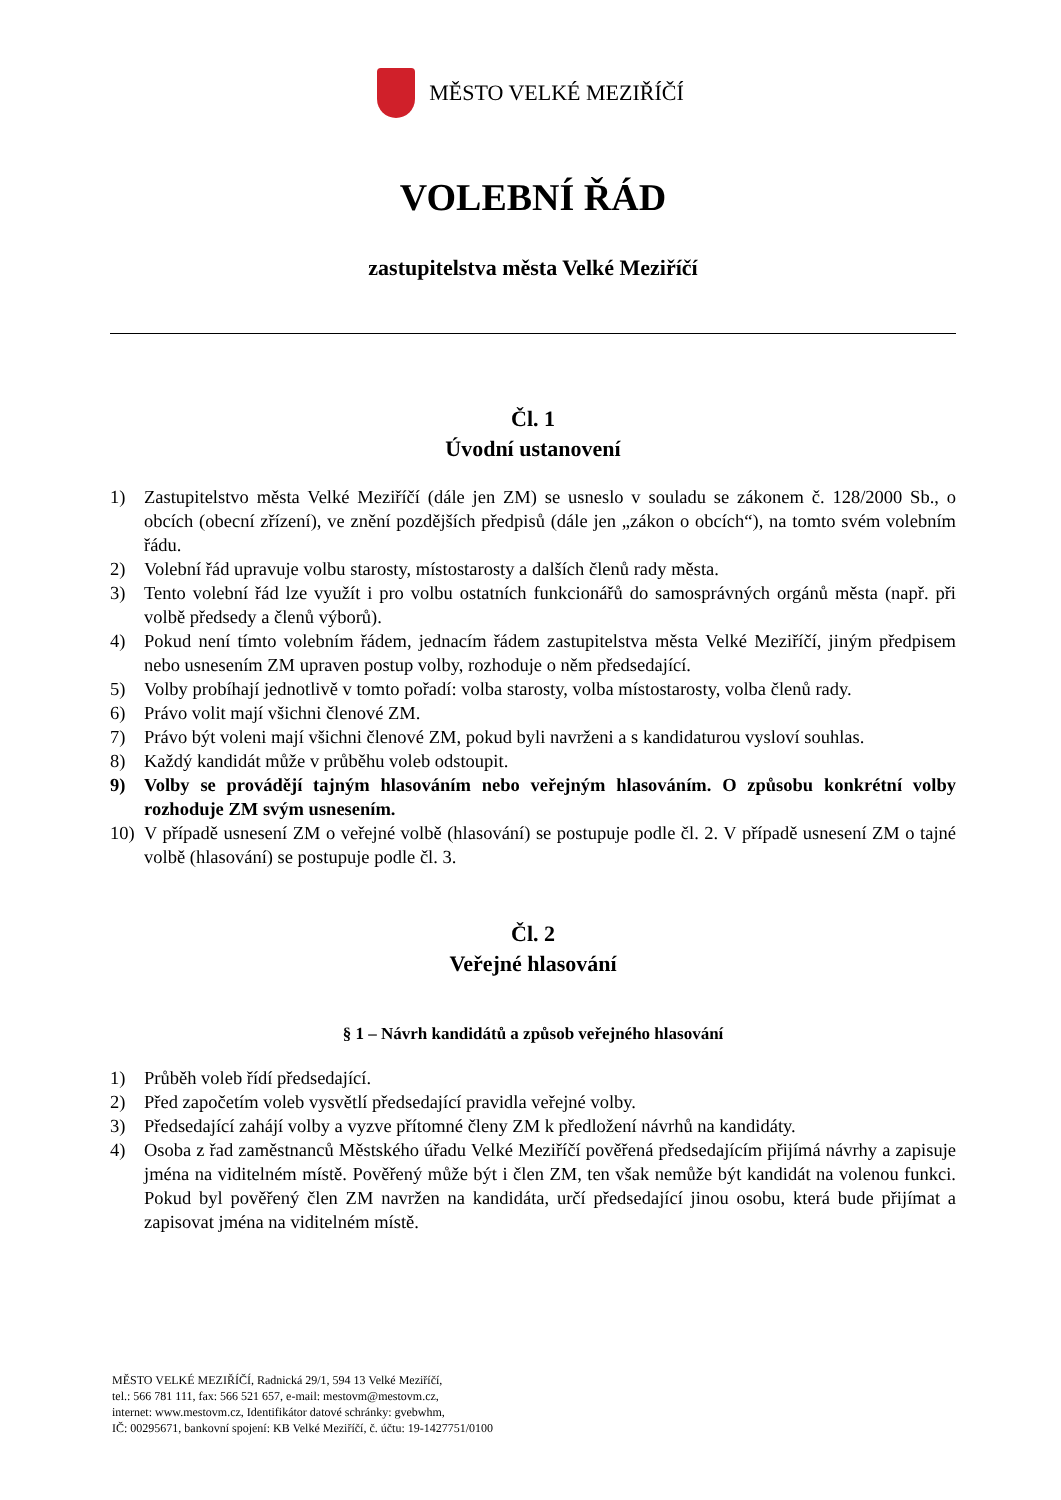MĚSTO VELKÉ MEZIŘÍČÍ
VOLEBNÍ ŘÁD
zastupitelstva města Velké Meziříčí
Čl. 1
Úvodní ustanovení
1) Zastupitelstvo města Velké Meziříčí (dále jen ZM) se usneslo v souladu se zákonem č. 128/2000 Sb., o obcích (obecní zřízení), ve znění pozdějších předpisů (dále jen „zákon o obcích“), na tomto svém volebním řádu.
2) Volební řád upravuje volbu starosty, místostarosty a dalších členů rady města.
3) Tento volební řád lze využít i pro volbu ostatních funkcionářů do samosprávných orgánů města (např. při volbě předsedy a členů výborů).
4) Pokud není tímto volebním řádem, jednacím řádem zastupitelstva města Velké Meziříčí, jiným předpisem nebo usnesením ZM upraven postup volby, rozhoduje o něm předsedající.
5) Volby probíhají jednotlivě v tomto pořadí: volba starosty, volba místostarosty, volba členů rady.
6) Právo volit mají všichni členové ZM.
7) Právo být voleni mají všichni členové ZM, pokud byli navrženi a s kandidaturou vysloví souhlas.
8) Každý kandidát může v průběhu voleb odstoupit.
9) Volby se provádějí tajným hlasováním nebo veřejným hlasováním. O způsobu konkrétní volby rozhoduje ZM svým usnesením.
10) V případě usnesení ZM o veřejné volbě (hlasování) se postupuje podle čl. 2. V případě usnesení ZM o tajné volbě (hlasování) se postupuje podle čl. 3.
Čl. 2
Veřejné hlasování
§ 1 – Návrh kandidátů a způsob veřejného hlasování
1) Průběh voleb řídí předsedající.
2) Před započetím voleb vysvětlí předsedající pravidla veřejné volby.
3) Předsedající zahájí volby a vyzve přítomné členy ZM k předložení návrhů na kandidáty.
4) Osoba z řad zaměstnanců Městského úřadu Velké Meziříčí pověřená předsedajícím přijímá návrhy a zapisuje jména na viditelném místě. Pověřený může být i člen ZM, ten však nemůže být kandidát na volenou funkci. Pokud byl pověřený člen ZM navržen na kandidáta, určí předsedající jinou osobu, která bude přijímat a zapisovat jména na viditelném místě.
MĚSTO VELKÉ MEZIŘÍČÍ, Radnická 29/1, 594 13 Velké Meziříčí,
tel.: 566 781 111, fax: 566 521 657, e-mail: mestovm@mestovm.cz,
internet: www.mestovm.cz, Identifikátor datové schránky: gvebwhm,
IČ: 00295671, bankovní spojení: KB Velké Meziříčí, č. účtu: 19-1427751/0100